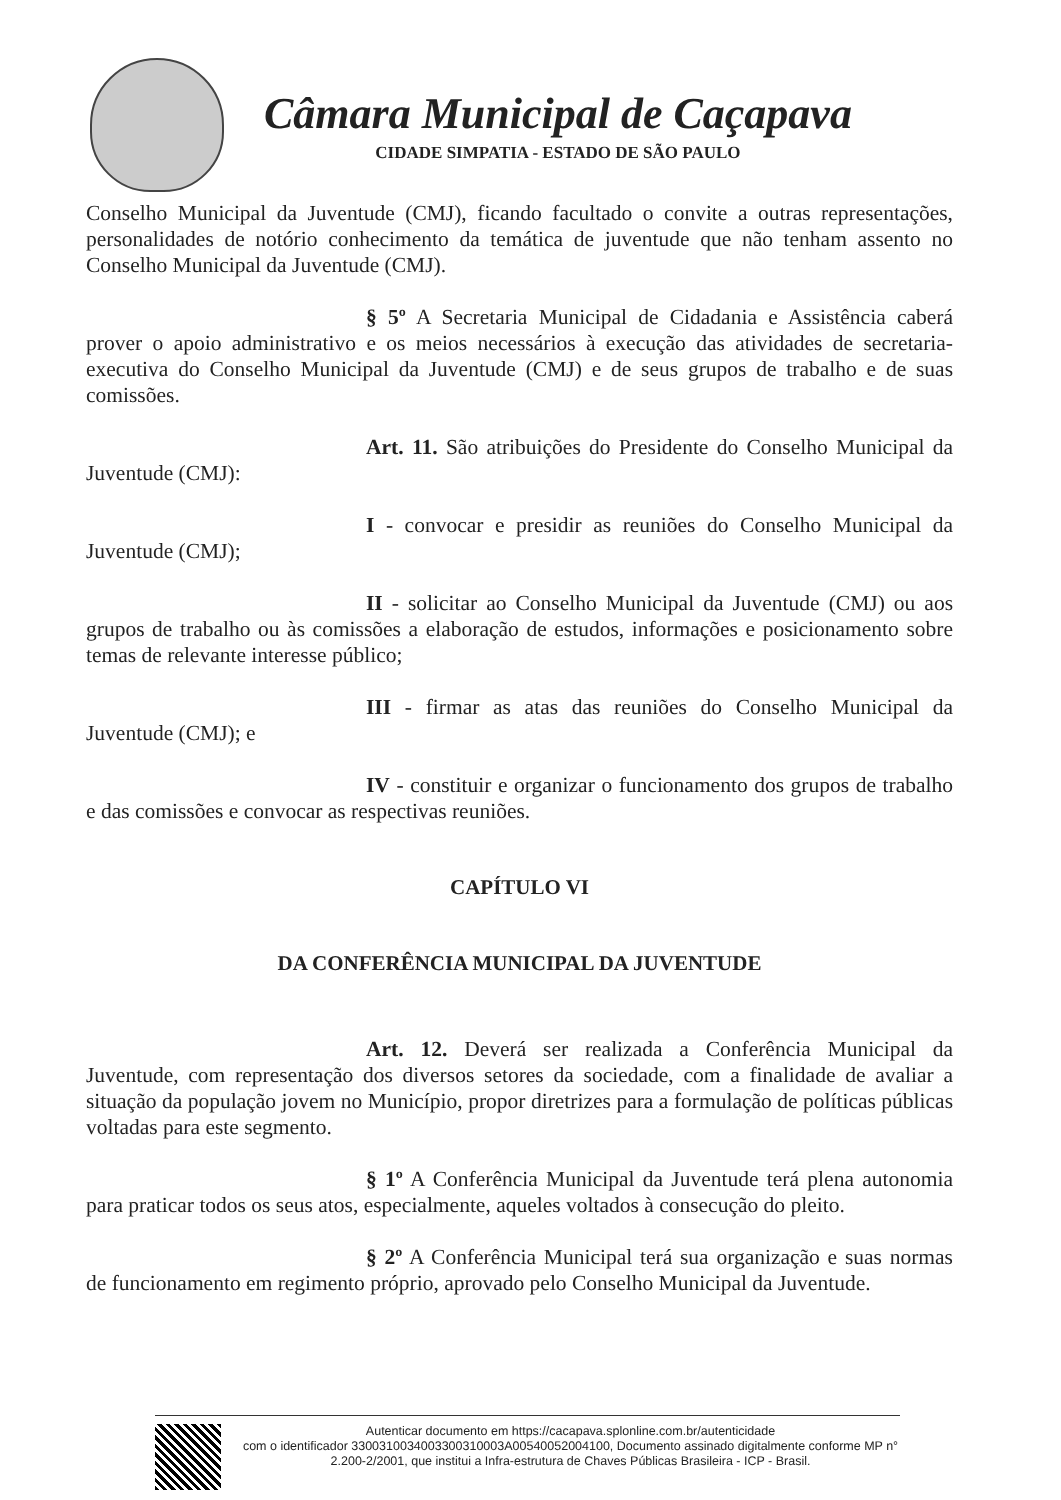Câmara Municipal de Caçapava
CIDADE SIMPATIA - ESTADO DE SÃO PAULO
Conselho Municipal da Juventude (CMJ), ficando facultado o convite a outras representações, personalidades de notório conhecimento da temática de juventude que não tenham assento no Conselho Municipal da Juventude (CMJ).
§ 5º A Secretaria Municipal de Cidadania e Assistência caberá prover o apoio administrativo e os meios necessários à execução das atividades de secretaria-executiva do Conselho Municipal da Juventude (CMJ) e de seus grupos de trabalho e de suas comissões.
Art. 11. São atribuições do Presidente do Conselho Municipal da Juventude (CMJ):
I - convocar e presidir as reuniões do Conselho Municipal da Juventude (CMJ);
II - solicitar ao Conselho Municipal da Juventude (CMJ) ou aos grupos de trabalho ou às comissões a elaboração de estudos, informações e posicionamento sobre temas de relevante interesse público;
III - firmar as atas das reuniões do Conselho Municipal da Juventude (CMJ); e
IV - constituir e organizar o funcionamento dos grupos de trabalho e das comissões e convocar as respectivas reuniões.
CAPÍTULO VI
DA CONFERÊNCIA MUNICIPAL DA JUVENTUDE
Art. 12. Deverá ser realizada a Conferência Municipal da Juventude, com representação dos diversos setores da sociedade, com a finalidade de avaliar a situação da população jovem no Município, propor diretrizes para a formulação de políticas públicas voltadas para este segmento.
§ 1º A Conferência Municipal da Juventude terá plena autonomia para praticar todos os seus atos, especialmente, aqueles voltados à consecução do pleito.
§ 2º A Conferência Municipal terá sua organização e suas normas de funcionamento em regimento próprio, aprovado pelo Conselho Municipal da Juventude.
Autenticar documento em https://cacapava.splonline.com.br/autenticidade
com o identificador 3300310034003300310003A00540052004100, Documento assinado digitalmente conforme MP n° 2.200-2/2001, que institui a Infra-estrutura de Chaves Públicas Brasileira - ICP - Brasil.